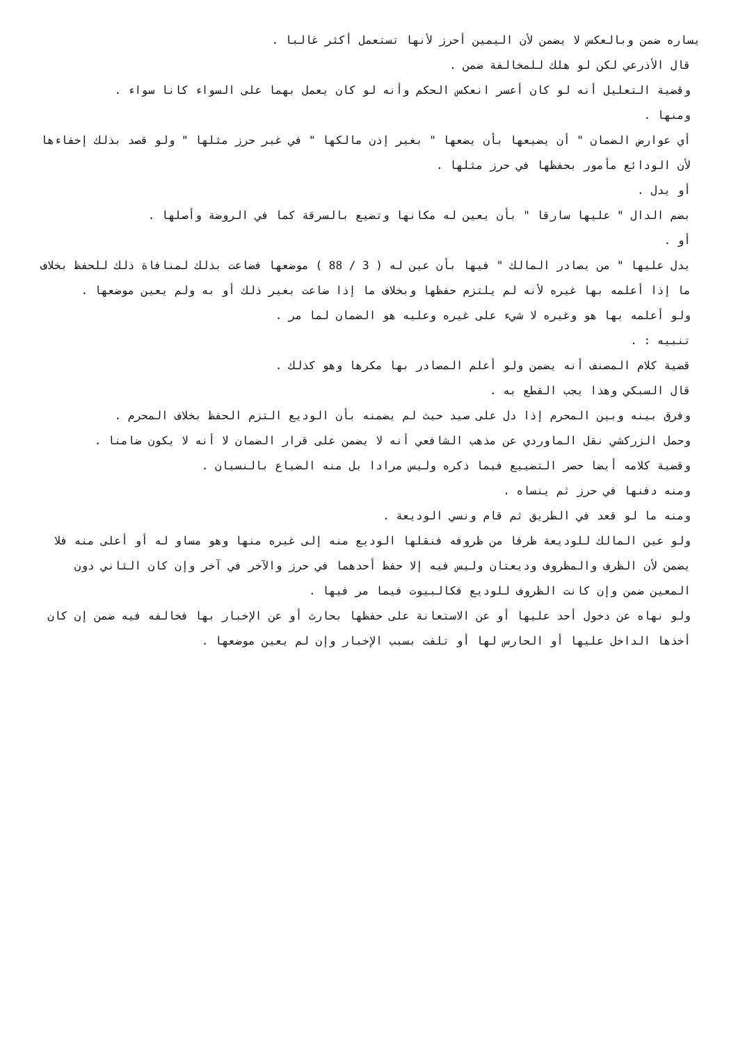يساره ضمن وبالعكس لا يضمن لأن اليمين أحرز لأنها تستعمل أكثر غالبا .
قال الأذرعي لكن لو هلك للمخالفة ضمن .
وقضية التعليل أنه لو كان أعسر انعكس الحكم وأنه لو كان يعمل بهما على السواء كانا سواء .
ومنها .
أي عوارض الضمان " أن يضيعها بأن يضعها " بغير إذن مالكها " في غير حرز مثلها " ولو قصد بذلك إخفاءها لأن الودائع مأمور بحفظها في حرز مثلها .
أو يدل .
بضم الدال " عليها سارقا " بأن يعين له مكانها وتضيع بالسرقة كما في الروضة وأصلها .
أو .
يدل عليها " من يصادر المالك " فيها بأن عين له ( 3 / 88 ) موضعها فضاعت بذلك لمنافاة ذلك للحفظ بخلاف ما إذا أعلمه بها غيره لأنه لم يلتزم حفظها وبخلاف ما إذا ضاعت بغير ذلك أو به ولم يعين موضعها .
ولو أعلمه بها هو وغيره لا شيء على غيره وعليه هو الضمان لما مر .
تنبيه : .
قضية كلام المصنف أنه يضمن ولو أعلم المصادر بها مكرها وهو كذلك .
قال السبكي وهذا يجب القطع به .
وفرق بينه وبين المحرم إذا دل على صيد حيث لم يضمنه بأن الوديع التزم الحفظ بخلاف المحرم .
وحمل الزركشي نقل الماوردي عن مذهب الشافعي أنه لا يضمن على قرار الضمان لا أنه لا يكون ضامنا .
وقضية كلامه أيضا حصر التضييع فيما ذكره وليس مرادا بل منه الضياع بالنسيان .
ومنه دفنها في حرز ثم ينساه .
ومنه ما لو قعد في الطريق ثم قام ونسي الوديعة .
ولو عين المالك للوديعة ظرفا من ظروفه فنقلها الوديع منه إلى غيره منها وهو مساو له أو أعلى منه فلا يضمن لأن الظرف والمظروف وديعتان وليس فيه إلا حفظ أحدهما في حرز والآخر في آخر وإن كان الثاني دون المعين ضمن وإن كانت الظروف للوديع فكالبيوت فيما مر فيها .
ولو نهاه عن دخول أحد عليها أو عن الاستعانة على حفظها بحارث أو عن الإخبار بها فخالفه فيه ضمن إن كان أخذها الداخل عليها أو الحارس لها أو تلفت بسبب الإخبار وإن لم يعين موضعها .